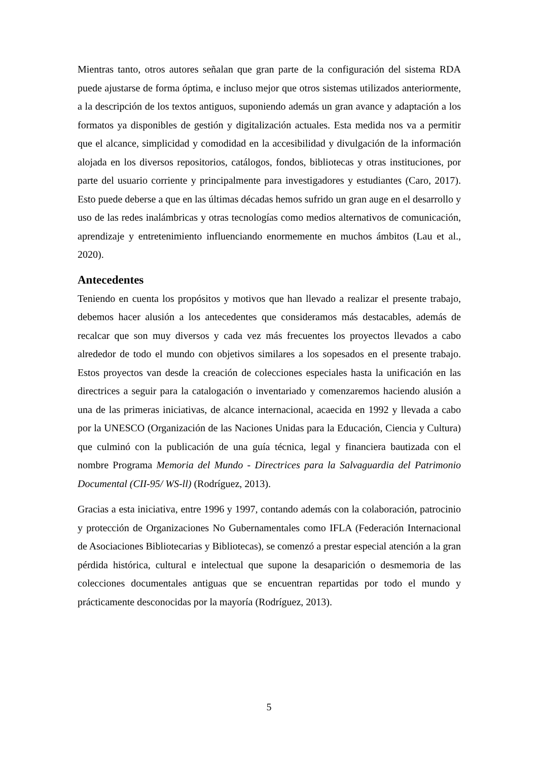Mientras tanto, otros autores señalan que gran parte de la configuración del sistema RDA puede ajustarse de forma óptima, e incluso mejor que otros sistemas utilizados anteriormente, a la descripción de los textos antiguos, suponiendo además un gran avance y adaptación a los formatos ya disponibles de gestión y digitalización actuales. Esta medida nos va a permitir que el alcance, simplicidad y comodidad en la accesibilidad y divulgación de la información alojada en los diversos repositorios, catálogos, fondos, bibliotecas y otras instituciones, por parte del usuario corriente y principalmente para investigadores y estudiantes (Caro, 2017). Esto puede deberse a que en las últimas décadas hemos sufrido un gran auge en el desarrollo y uso de las redes inalámbricas y otras tecnologías como medios alternativos de comunicación, aprendizaje y entretenimiento influenciando enormemente en muchos ámbitos (Lau et al., 2020).
Antecedentes
Teniendo en cuenta los propósitos y motivos que han llevado a realizar el presente trabajo, debemos hacer alusión a los antecedentes que consideramos más destacables, además de recalcar que son muy diversos y cada vez más frecuentes los proyectos llevados a cabo alrededor de todo el mundo con objetivos similares a los sopesados en el presente trabajo. Estos proyectos van desde la creación de colecciones especiales hasta la unificación en las directrices a seguir para la catalogación o inventariado y comenzaremos haciendo alusión a una de las primeras iniciativas, de alcance internacional, acaecida en 1992 y llevada a cabo por la UNESCO (Organización de las Naciones Unidas para la Educación, Ciencia y Cultura) que culminó con la publicación de una guía técnica, legal y financiera bautizada con el nombre Programa Memoria del Mundo - Directrices para la Salvaguardia del Patrimonio Documental (CII-95/ WS-ll) (Rodríguez, 2013).
Gracias a esta iniciativa, entre 1996 y 1997, contando además con la colaboración, patrocinio y protección de Organizaciones No Gubernamentales como IFLA (Federación Internacional de Asociaciones Bibliotecarias y Bibliotecas), se comenzó a prestar especial atención a la gran pérdida histórica, cultural e intelectual que supone la desaparición o desmemoria de las colecciones documentales antiguas que se encuentran repartidas por todo el mundo y prácticamente desconocidas por la mayoría (Rodríguez, 2013).
5